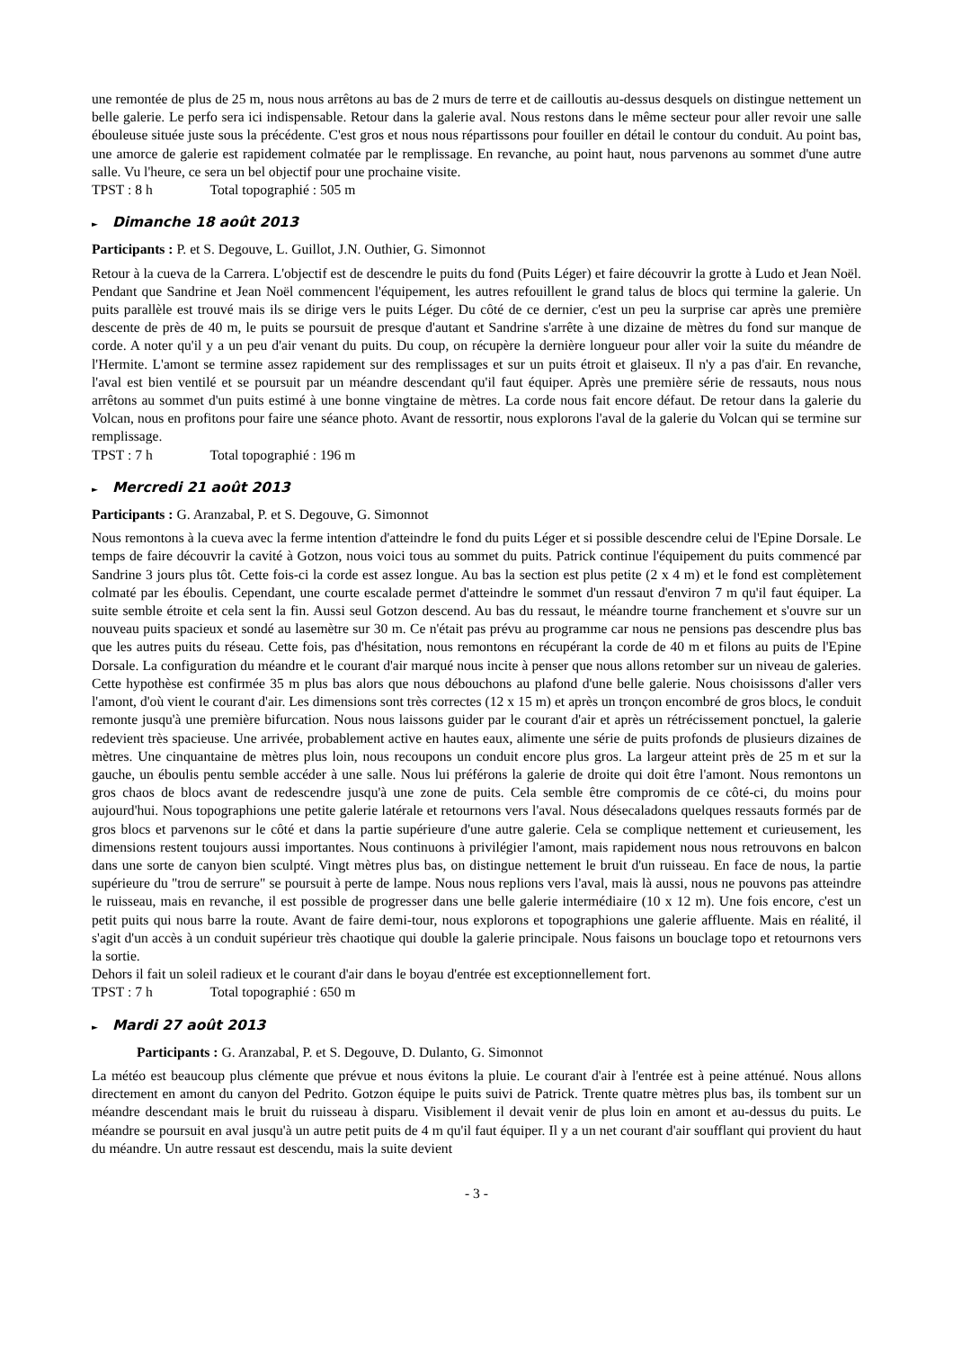une remontée de plus de 25 m, nous nous arrêtons au bas de 2 murs de terre et de cailloutis au-dessus desquels on distingue nettement un belle galerie. Le perfo sera ici indispensable. Retour dans la galerie aval. Nous restons dans le même secteur pour aller revoir une salle ébouleuse située juste sous la précédente. C'est gros et nous nous répartissons pour fouiller en détail le contour du conduit. Au point bas, une amorce de galerie est rapidement colmatée par le remplissage. En revanche, au point haut, nous parvenons au sommet d'une autre salle. Vu l'heure, ce sera un bel objectif pour une prochaine visite.
TPST : 8 h Total topographié : 505 m
► Dimanche 18 août 2013
Participants : P. et S. Degouve, L. Guillot, J.N. Outhier, G. Simonnot
Retour à la cueva de la Carrera. L'objectif est de descendre le puits du fond (Puits Léger) et faire découvrir la grotte à Ludo et Jean Noël. Pendant que Sandrine et Jean Noël commencent l'équipement, les autres refouillent le grand talus de blocs qui termine la galerie. Un puits parallèle est trouvé mais ils se dirige vers le puits Léger. Du côté de ce dernier, c'est un peu la surprise car après une première descente de près de 40 m, le puits se poursuit de presque d'autant et Sandrine s'arrête à une dizaine de mètres du fond sur manque de corde. A noter qu'il y a un peu d'air venant du puits. Du coup, on récupère la dernière longueur pour aller voir la suite du méandre de l'Hermite. L'amont se termine assez rapidement sur des remplissages et sur un puits étroit et glaiseux. Il n'y a pas d'air. En revanche, l'aval est bien ventilé et se poursuit par un méandre descendant qu'il faut équiper. Après une première série de ressauts, nous nous arrêtons au sommet d'un puits estimé à une bonne vingtaine de mètres. La corde nous fait encore défaut. De retour dans la galerie du Volcan, nous en profitons pour faire une séance photo. Avant de ressortir, nous explorons l'aval de la galerie du Volcan qui se termine sur remplissage.
TPST : 7 h Total topographié : 196 m
► Mercredi 21 août 2013
Participants : G. Aranzabal, P. et S. Degouve, G. Simonnot
Nous remontons à la cueva avec la ferme intention d'atteindre le fond du puits Léger et si possible descendre celui de l'Epine Dorsale. Le temps de faire découvrir la cavité à Gotzon, nous voici tous au sommet du puits. Patrick continue l'équipement du puits commencé par Sandrine 3 jours plus tôt. Cette fois-ci la corde est assez longue. Au bas la section est plus petite (2 x 4 m) et le fond est complètement colmaté par les éboulis. Cependant, une courte escalade permet d'atteindre le sommet d'un ressaut d'environ 7 m qu'il faut équiper. La suite semble étroite et cela sent la fin. Aussi seul Gotzon descend. Au bas du ressaut, le méandre tourne franchement et s'ouvre sur un nouveau puits spacieux et sondé au lasemètre sur 30 m. Ce n'était pas prévu au programme car nous ne pensions pas descendre plus bas que les autres puits du réseau. Cette fois, pas d'hésitation, nous remontons en récupérant la corde de 40 m et filons au puits de l'Epine Dorsale. La configuration du méandre et le courant d'air marqué nous incite à penser que nous allons retomber sur un niveau de galeries. Cette hypothèse est confirmée 35 m plus bas alors que nous débouchons au plafond d'une belle galerie. Nous choisissons d'aller vers l'amont, d'où vient le courant d'air. Les dimensions sont très correctes (12 x 15 m) et après un tronçon encombré de gros blocs, le conduit remonte jusqu'à une première bifurcation. Nous nous laissons guider par le courant d'air et après un rétrécissement ponctuel, la galerie redevient très spacieuse. Une arrivée, probablement active en hautes eaux, alimente une série de puits profonds de plusieurs dizaines de mètres. Une cinquantaine de mètres plus loin, nous recoupons un conduit encore plus gros. La largeur atteint près de 25 m et sur la gauche, un éboulis pentu semble accéder à une salle. Nous lui préférons la galerie de droite qui doit être l'amont. Nous remontons un gros chaos de blocs avant de redescendre jusqu'à une zone de puits. Cela semble être compromis de ce côté-ci, du moins pour aujourd'hui. Nous topographions une petite galerie latérale et retournons vers l'aval. Nous désecaladons quelques ressauts formés par de gros blocs et parvenons sur le côté et dans la partie supérieure d'une autre galerie. Cela se complique nettement et curieusement, les dimensions restent toujours aussi importantes. Nous continuons à privilégier l'amont, mais rapidement nous nous retrouvons en balcon dans une sorte de canyon bien sculpté. Vingt mètres plus bas, on distingue nettement le bruit d'un ruisseau. En face de nous, la partie supérieure du "trou de serrure" se poursuit à perte de lampe. Nous nous replions vers l'aval, mais là aussi, nous ne pouvons pas atteindre le ruisseau, mais en revanche, il est possible de progresser dans une belle galerie intermédiaire (10 x 12 m). Une fois encore, c'est un petit puits qui nous barre la route. Avant de faire demi-tour, nous explorons et topographions une galerie affluente. Mais en réalité, il s'agit d'un accès à un conduit supérieur très chaotique qui double la galerie principale. Nous faisons un bouclage topo et retournons vers la sortie.
Dehors il fait un soleil radieux et le courant d'air dans le boyau d'entrée est exceptionnellement fort.
TPST : 7 h Total topographié : 650 m
► Mardi 27 août 2013
Participants : G. Aranzabal, P. et S. Degouve, D. Dulanto, G. Simonnot
La météo est beaucoup plus clémente que prévue et nous évitons la pluie. Le courant d'air à l'entrée est à peine atténué. Nous allons directement en amont du canyon del Pedrito. Gotzon équipe le puits suivi de Patrick. Trente quatre mètres plus bas, ils tombent sur un méandre descendant mais le bruit du ruisseau à disparu. Visiblement il devait venir de plus loin en amont et au-dessus du puits. Le méandre se poursuit en aval jusqu'à un autre petit puits de 4 m qu'il faut équiper. Il y a un net courant d'air soufflant qui provient du haut du méandre. Un autre ressaut est descendu, mais la suite devient
- 3 -